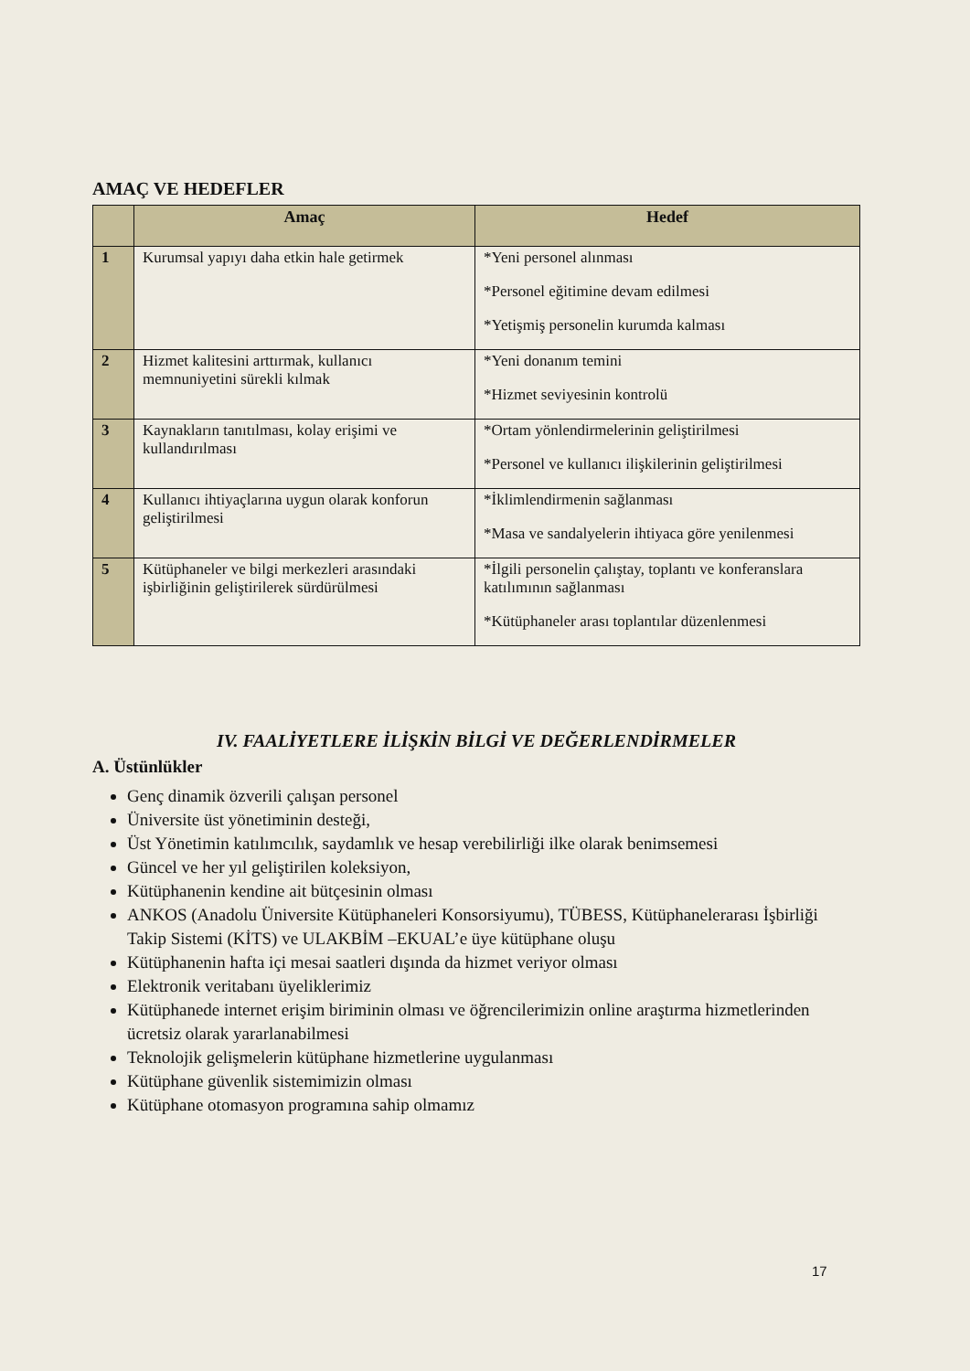AMAÇ VE HEDEFLER
| | Amaç | Hedef |
| --- | --- | --- |
| 1 | Kurumsal yapıyı daha etkin hale getirmek | *Yeni personel alınması *Personel eğitimine devam edilmesi *Yetişmiş personelin kurumda kalması |
| 2 | Hizmet kalitesini arttırmak, kullanıcı memnuniyetini sürekli kılmak | *Yeni donanım temini *Hizmet seviyesinin kontrolü |
| 3 | Kaynakların tanıtılması, kolay erişimi ve kullandırılması | *Ortam yönlendirmelerinin geliştirilmesi *Personel ve kullanıcı ilişkilerinin geliştirilmesi |
| 4 | Kullanıcı ihtiyaçlarına uygun olarak konforun geliştirilmesi | *İklimlendirmenin sağlanması *Masa ve sandalyelerin ihtiyaca göre yenilenmesi |
| 5 | Kütüphaneler ve bilgi merkezleri arasındaki işbirliğinin geliştirilerek sürdürülmesi | *İlgili personelin çalıştay, toplantı ve konferanslara katılımının sağlanması *Kütüphaneler arası toplantılar düzenlenmesi |
IV. FAALİYETLERE İLİŞKİN BİLGİ VE DEĞERLENDİRMELER
A. Üstünlükler
Genç dinamik özverili çalışan personel
Üniversite üst yönetiminin desteği,
Üst Yönetimin katılımcılık, saydamlık ve hesap verebilirliği ilke olarak benimsemesi
Güncel ve her yıl geliştirilen koleksiyon,
Kütüphanenin kendine ait bütçesinin olması
ANKOS (Anadolu Üniversite Kütüphaneleri Konsorsiyumu), TÜBESS, Kütüphanelerarası İşbirliği Takip Sistemi (KİTS) ve ULAKBİM –EKUAL’e üye kütüphane oluşu
Kütüphanenin hafta içi mesai saatleri dışında da hizmet veriyor olması
Elektronik veritabanı üyeliklerimiz
Kütüphanede internet erişim biriminin olması ve öğrencilerimizin online araştırma hizmetlerinden ücretsiz olarak yararlanabilmesi
Teknolojik gelişmelerin kütüphane hizmetlerine uygulanması
Kütüphane güvenlik sistemimizin olması
Kütüphane otomasyon programına sahip olmamız
17